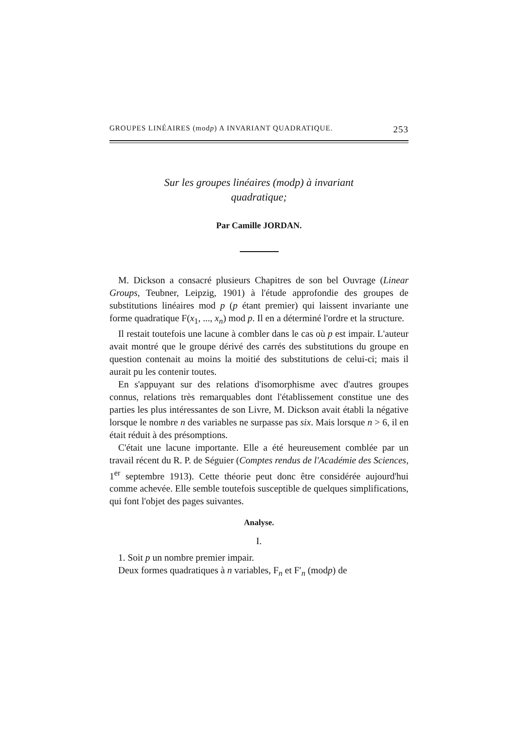GROUPES LINÉAIRES (modp) A INVARIANT QUADRATIQUE. 253
Sur les groupes linéaires (modp) à invariant
quadratique;
Par Camille JORDAN.
M. Dickson a consacré plusieurs Chapitres de son bel Ouvrage (Linear Groups, Teubner, Leipzig, 1901) à l'étude approfondie des groupes de substitutions linéaires mod p (p étant premier) qui laissent invariante une forme quadratique F(x<sub>1</sub>, ..., x<sub>n</sub>) mod p. Il en a déterminé l'ordre et la structure.
Il restait toutefois une lacune à combler dans le cas où p est impair. L'auteur avait montré que le groupe dérivé des carrés des substitutions du groupe en question contenait au moins la moitié des substitutions de celui-ci; mais il aurait pu les contenir toutes.
En s'appuyant sur des relations d'isomorphisme avec d'autres groupes connus, relations très remarquables dont l'établissement constitue une des parties les plus intéressantes de son Livre, M. Dickson avait établi la négative lorsque le nombre n des variables ne surpasse pas six. Mais lorsque n > 6, il en était réduit à des présomptions.
C'était une lacune importante. Elle a été heureusement comblée par un travail récent du R. P. de Séguier (Comptes rendus de l'Académie des Sciences, 1<sup>er</sup> septembre 1913). Cette théorie peut donc être considérée aujourd'hui comme achevée. Elle semble toutefois susceptible de quelques simplifications, qui font l'objet des pages suivantes.
Analyse.
I.
1. Soit p un nombre premier impair.
Deux formes quadratiques à n variables, F<sub>n</sub> et F′<sub>n</sub> (modp) de